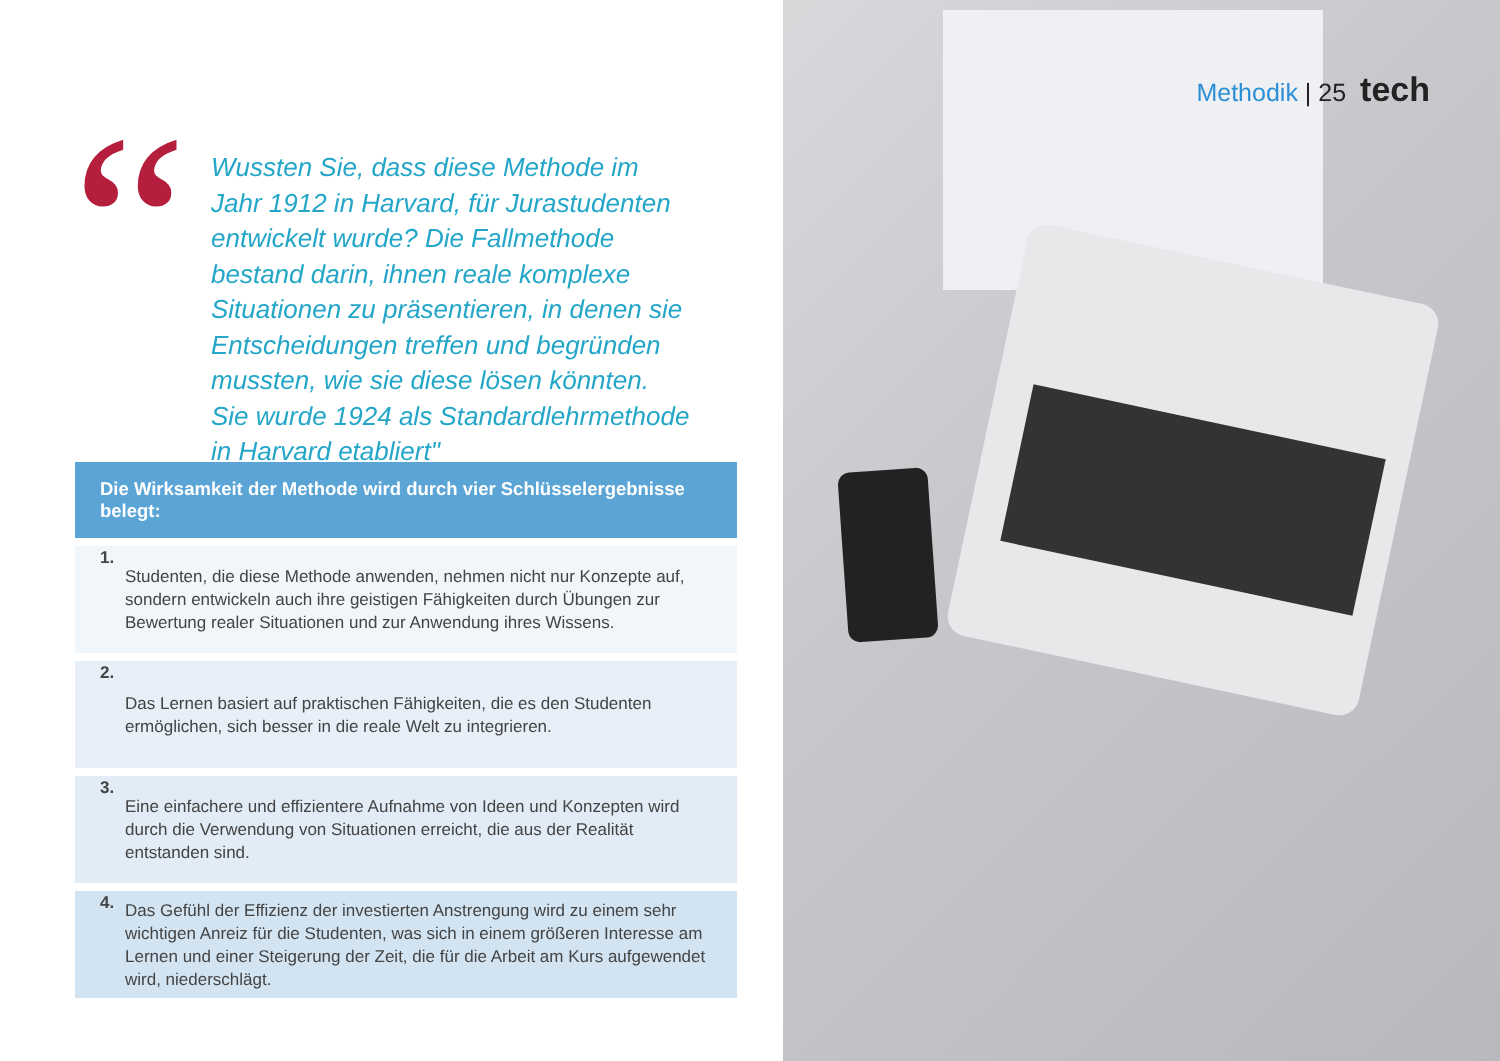“
Wussten Sie, dass diese Methode im Jahr 1912 in Harvard, für Jurastudenten entwickelt wurde? Die Fallmethode bestand darin, ihnen reale komplexe Situationen zu präsentieren, in denen sie Entscheidungen treffen und begründen mussten, wie sie diese lösen könnten. Sie wurde 1924 als Standardlehrmethode in Harvard etabliert"
Die Wirksamkeit der Methode wird durch vier Schlüsselergebnisse belegt:
1.
Studenten, die diese Methode anwenden, nehmen nicht nur Konzepte auf, sondern entwickeln auch ihre geistigen Fähigkeiten durch Übungen zur Bewertung realer Situationen und zur Anwendung ihres Wissens.
2.
Das Lernen basiert auf praktischen Fähigkeiten, die es den Studenten ermöglichen, sich besser in die reale Welt zu integrieren.
3.
Eine einfachere und effizientere Aufnahme von Ideen und Konzepten wird durch die Verwendung von Situationen erreicht, die aus der Realität entstanden sind.
4.
Das Gefühl der Effizienz der investierten Anstrengung wird zu einem sehr wichtigen Anreiz für die Studenten, was sich in einem größeren Interesse am Lernen und einer Steigerung der Zeit, die für die Arbeit am Kurs aufgewendet wird, niederschlägt.
Methodik | 25 tech